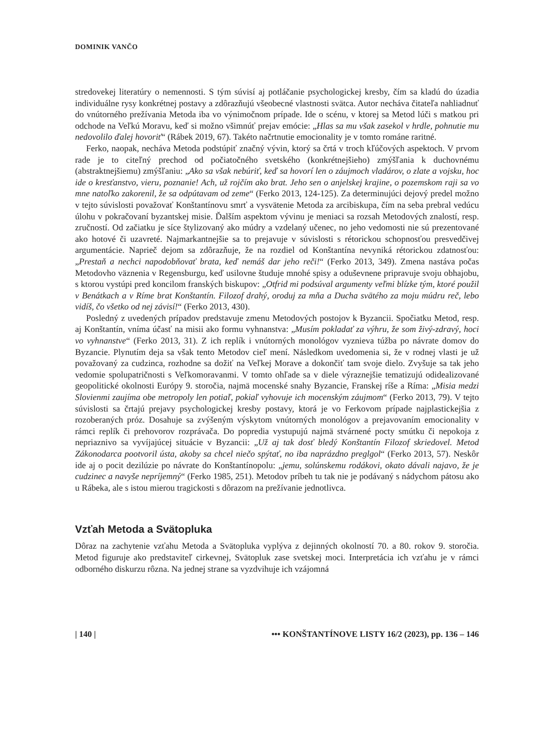DOMINIK VANČO
stredovekej literatúry o nemennosti. S tým súvisí aj potláčanie psychologickej kresby, čím sa kladú do úzadia individuálne rysy konkrétnej postavy a zdôrazňujú všeobecné vlastnosti svätca. Autor necháva čitateľa nahliadnuť do vnútorného prežívania Metoda iba vo výnimočnom prípade. Ide o scénu, v ktorej sa Metod lúči s matkou pri odchode na Veľkú Moravu, keď si možno všimnúť prejav emócie: „Hlas sa mu však zasekol v hrdle, pohnutie mu nedovolilo ďalej hovoriť“ (Rábek 2019, 67). Takéto načrtnutie emocionality je v tomto románe raritné.
Ferko, naopak, necháva Metoda podstúpiť značný vývin, ktorý sa črtá v troch kľúčových aspektoch. V prvom rade je to citeľný prechod od počiatočného svetského (konkrétnejšieho) zmýšľania k duchovnému (abstraktnejšiemu) zmýšľaniu: „Ako sa však nebúriť, keď sa hovorí len o záujmoch vladárov, o zlate a vojsku, hoc ide o kresťanstvo, vieru, poznanie! Ach, už rojčím ako brat. Jeho sen o anjelskej krajine, o pozemskom raji sa vo mne natoľko zakorenil, že sa odpútavam od zeme“ (Ferko 2013, 124-125). Za determinujúci dejový predel možno v tejto súvislosti považovať Konštantínovu smrť a vysvätenie Metoda za arcibiskupa, čím na seba prebral vedúcu úlohu v pokračovaní byzantskej misie. Ďalším aspektom vývinu je meniaci sa rozsah Metodových znalostí, resp. zručností. Od začiatku je síce štylizovaný ako múdry a vzdelaný učenec, no jeho vedomosti nie sú prezentované ako hotové či uzavreté. Najmarkantnejšie sa to prejavuje v súvislosti s rétorickou schopnosťou presvedčivej argumentácie. Naprieč dejom sa zdôrazňuje, že na rozdiel od Konštantína nevyniká rétorickou zdatnosťou: „Prestaň a nechci napodobňovať brata, keď nemáš dar jeho reči!“ (Ferko 2013, 349). Zmena nastáva počas Metodovho väznenia v Regensburgu, keď usilovne študuje mnohé spisy a oduševnene pripravuje svoju obhajobu, s ktorou vystúpi pred koncilom franských biskupov: „Otfrid mi podsúval argumenty veľmi blízke tým, ktoré použil v Benátkach a v Ríme brat Konštantín. Filozof drahý, oroduj za mňa a Ducha svätého za moju múdru reč, lebo vidíš, čo všetko od nej závisí!“ (Ferko 2013, 430).
Posledný z uvedených prípadov predstavuje zmenu Metodových postojov k Byzancii. Spočiatku Metod, resp. aj Konštantín, vníma účasť na misii ako formu vyhnanstva: „Musím pokladať za výhru, že som živý-zdravý, hoci vo vyhnanstve“ (Ferko 2013, 31). Z ich replík i vnútorných monológov vyznieva túžba po návrate domov do Byzancie. Plynutím deja sa však tento Metodov cieľ mení. Následkom uvedomenia si, že v rodnej vlasti je už považovaný za cudzinca, rozhodne sa dožiť na Veľkej Morave a dokončiť tam svoje dielo. Zvyšuje sa tak jeho vedomie spolupatričnosti s Veľkomoravanmi. V tomto ohľade sa v diele výraznejšie tematizujú odidealizované geopolitické okolnosti Európy 9. storočia, najmä mocenské snahy Byzancie, Franskej ríše a Ríma: „Misia medzi Slovienmi zaujíma obe metropoly len potiaľ, pokiaľ vyhovuje ich mocenským záujmom“ (Ferko 2013, 79). V tejto súvislosti sa črtajú prejavy psychologickej kresby postavy, ktorá je vo Ferkovom prípade najplastickejšia z rozoberaných próz. Dosahuje sa zvýšeným výskytom vnútorných monológov a prejavovaním emocionality v rámci replík či prehovorov rozprávača. Do popredia vystupujú najmä stvárnené pocty smútku či nepokoja z nepriaznivo sa vyvíjajúcej situácie v Byzancii: „Už aj tak dosť bledý Konštantín Filozof skriedovel. Metod Zákonodarca pootvoril ústa, akoby sa chcel niečo spýtať, no iba naprázdno preglgol“ (Ferko 2013, 57). Neskôr ide aj o pocit dezilúzie po návrate do Konštantínopolu: „jemu, solúnskemu rodákovi, okato dávali najavo, že je cudzinec a navyše nepríjemný“ (Ferko 1985, 251). Metodov príbeh tu tak nie je podávaný s nádychom pátosu ako u Rábeka, ale s istou mierou tragickosti s dôrazom na prežívanie jednotlivca.
Vzťah Metoda a Svätopluka
Dôraz na zachytenie vzťahu Metoda a Svätopluka vyplýva z dejinných okolností 70. a 80. rokov 9. storočia. Metod figuruje ako predstaviteľ cirkevnej, Svätopluk zase svetskej moci. Interpretácia ich vzťahu je v rámci odborného diskurzu rôzna. Na jednej strane sa vyzdvihuje ich vzájomná
| 140 | ••• KONŠTANTÍNOVE LISTY 16/2 (2023), pp. 136 – 146